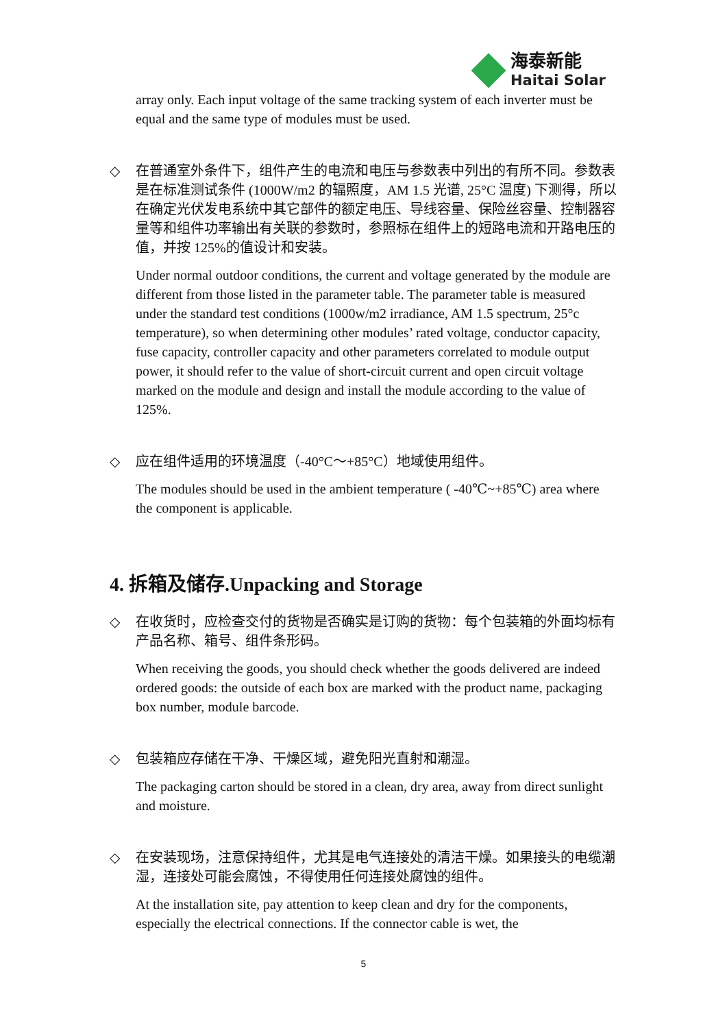海泰新能
Haitai Solar
array only. Each input voltage of the same tracking system of each inverter must be equal and the same type of modules must be used.
◇ 在普通室外条件下，组件产生的电流和电压与参数表中列出的有所不同。参数表是在标准测试条件 (1000W/m2 的辐照度，AM 1.5 光谱, 25°C 温度) 下测得，所以在确定光伏发电系统中其它部件的额定电压、导线容量、保险丝容量、控制器容量等和组件功率输出有关联的参数时，参照标在组件上的短路电流和开路电压的值，并按 125%的值设计和安装。
Under normal outdoor conditions, the current and voltage generated by the module are different from those listed in the parameter table. The parameter table is measured under the standard test conditions (1000w/m2 irradiance, AM 1.5 spectrum, 25°c temperature), so when determining other modules’ rated voltage, conductor capacity, fuse capacity, controller capacity and other parameters correlated to module output power, it should refer to the value of short-circuit current and open circuit voltage marked on the module and design and install the module according to the value of 125%.
◇ 应在组件适用的环境温度（-40°C～+85°C）地域使用组件。
The modules should be used in the ambient temperature ( -40℃~+85℃) area where the component is applicable.
4. 拆箱及储存.Unpacking and Storage
◇ 在收货时，应检查交付的货物是否确实是订购的货物：每个包装箱的外面均标有产品名称、箱号、组件条形码。
When receiving the goods, you should check whether the goods delivered are indeed ordered goods: the outside of each box are marked with the product name, packaging box number, module barcode.
◇ 包装箱应存储在干净、干燥区域，避免阳光直射和潮湿。
The packaging carton should be stored in a clean, dry area, away from direct sunlight and moisture.
◇ 在安装现场，注意保持组件，尤其是电气连接处的清洁干燥。如果接头的电缆潮湿，连接处可能会腐蚀，不得使用任何连接处腐蚀的组件。
At the installation site, pay attention to keep clean and dry for the components, especially the electrical connections. If the connector cable is wet, the
5